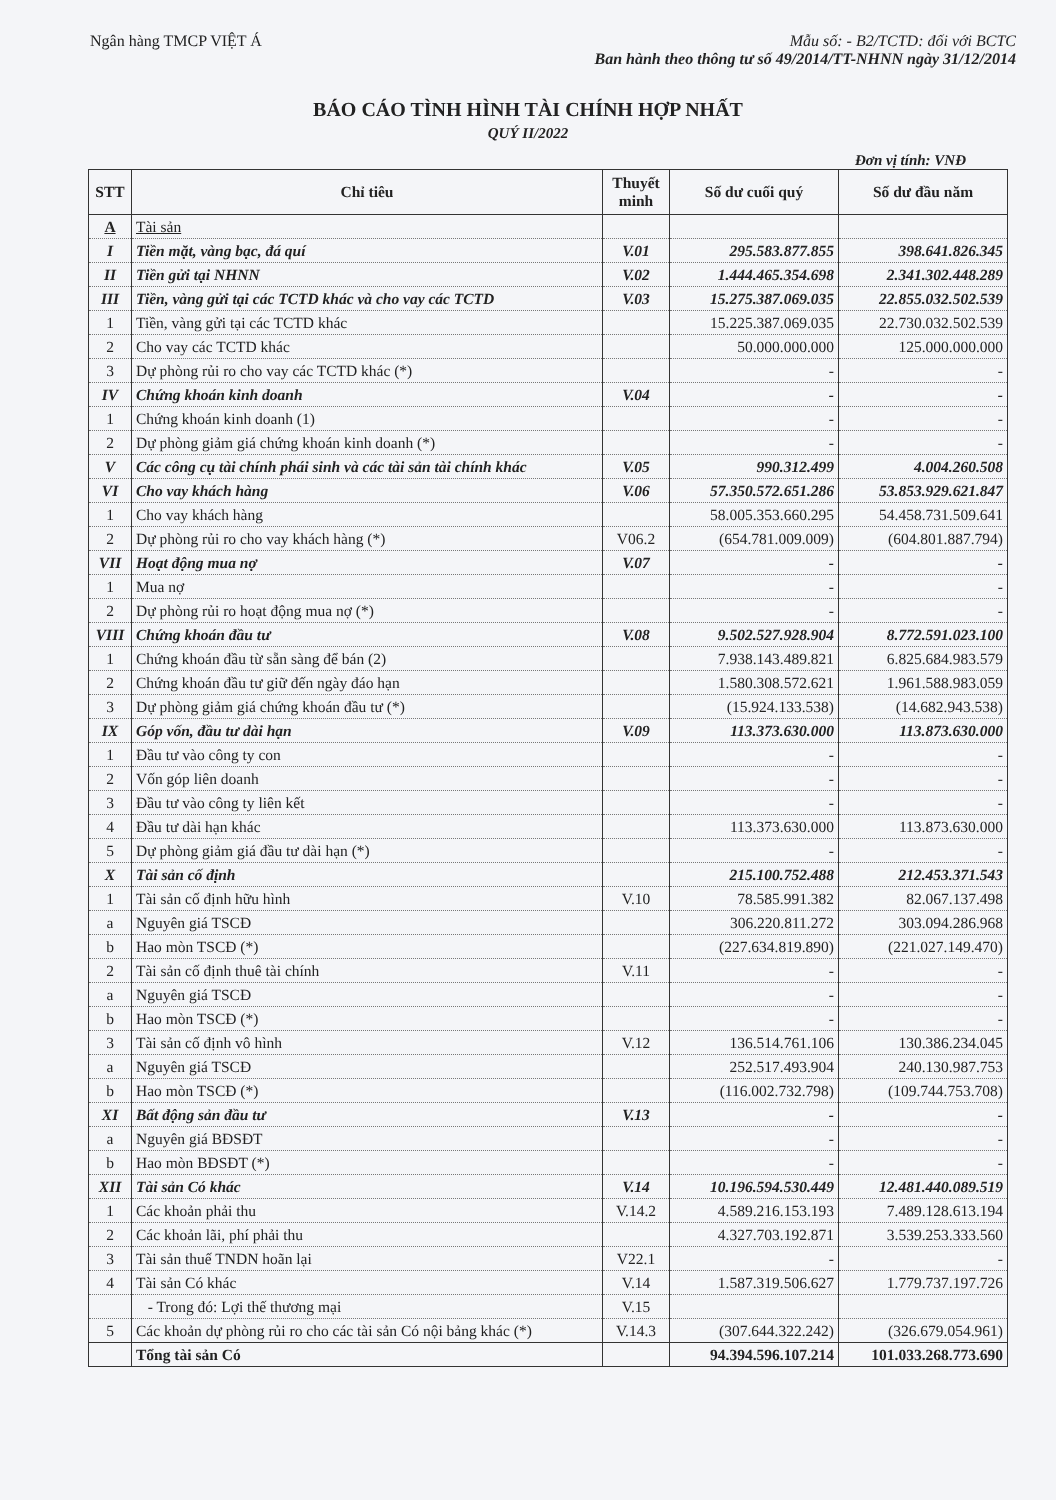Ngân hàng TMCP VIỆT Á Mẫu số: - B2/TCTD: đối với BCTC
Ban hành theo thông tư số 49/2014/TT-NHNN ngày 31/12/2014
BÁO CÁO TÌNH HÌNH TÀI CHÍNH HỢP NHẤT
QUÝ II/2022
Đơn vị tính: VNĐ
| STT | Chỉ tiêu | Thuyết minh | Số dư cuối quý | Số dư đầu năm |
| --- | --- | --- | --- | --- |
| A | Tài sản | | | |
| I | Tiền mặt, vàng bạc, đá quí | V.01 | 295.583.877.855 | 398.641.826.345 |
| II | Tiền gửi tại NHNN | V.02 | 1.444.465.354.698 | 2.341.302.448.289 |
| III | Tiền, vàng gửi tại các TCTD khác và cho vay các TCTD | V.03 | 15.275.387.069.035 | 22.855.032.502.539 |
| 1 | Tiền, vàng gửi tại các TCTD khác | | 15.225.387.069.035 | 22.730.032.502.539 |
| 2 | Cho vay các TCTD khác | | 50.000.000.000 | 125.000.000.000 |
| 3 | Dự phòng rủi ro cho vay các TCTD khác (*) | | - | - |
| IV | Chứng khoán kinh doanh | V.04 | - | - |
| 1 | Chứng khoán kinh doanh (1) | | - | - |
| 2 | Dự phòng giảm giá chứng khoán kinh doanh (*) | | - | - |
| V | Các công cụ tài chính phái sinh và các tài sản tài chính khác | V.05 | 990.312.499 | 4.004.260.508 |
| VI | Cho vay khách hàng | V.06 | 57.350.572.651.286 | 53.853.929.621.847 |
| 1 | Cho vay khách hàng | | 58.005.353.660.295 | 54.458.731.509.641 |
| 2 | Dự phòng rủi ro cho vay khách hàng (*) | V06.2 | (654.781.009.009) | (604.801.887.794) |
| VII | Hoạt động mua nợ | V.07 | - | - |
| 1 | Mua nợ | | - | - |
| 2 | Dự phòng rủi ro hoạt động mua nợ (*) | | - | - |
| VIII | Chứng khoán đầu tư | V.08 | 9.502.527.928.904 | 8.772.591.023.100 |
| 1 | Chứng khoán đầu từ sẵn sàng để bán (2) | | 7.938.143.489.821 | 6.825.684.983.579 |
| 2 | Chứng khoán đầu tư giữ đến ngày đáo hạn | | 1.580.308.572.621 | 1.961.588.983.059 |
| 3 | Dự phòng giảm giá chứng khoán đầu tư (*) | | (15.924.133.538) | (14.682.943.538) |
| IX | Góp vốn, đầu tư dài hạn | V.09 | 113.373.630.000 | 113.873.630.000 |
| 1 | Đầu tư vào công ty con | | - | - |
| 2 | Vốn góp liên doanh | | - | - |
| 3 | Đầu tư vào công ty liên kết | | - | - |
| 4 | Đầu tư dài hạn khác | | 113.373.630.000 | 113.873.630.000 |
| 5 | Dự phòng giảm giá đầu tư dài hạn (*) | | - | - |
| X | Tài sản cố định | | 215.100.752.488 | 212.453.371.543 |
| 1 | Tài sản cố định hữu hình | V.10 | 78.585.991.382 | 82.067.137.498 |
| a | Nguyên giá TSCĐ | | 306.220.811.272 | 303.094.286.968 |
| b | Hao mòn TSCĐ (*) | | (227.634.819.890) | (221.027.149.470) |
| 2 | Tài sản cố định thuê tài chính | V.11 | - | - |
| a | Nguyên giá TSCĐ | | - | - |
| b | Hao mòn TSCĐ (*) | | - | - |
| 3 | Tài sản cố định vô hình | V.12 | 136.514.761.106 | 130.386.234.045 |
| a | Nguyên giá TSCĐ | | 252.517.493.904 | 240.130.987.753 |
| b | Hao mòn TSCĐ (*) | | (116.002.732.798) | (109.744.753.708) |
| XI | Bất động sản đầu tư | V.13 | - | - |
| a | Nguyên giá BĐSĐT | | - | - |
| b | Hao mòn BĐSĐT (*) | | - | - |
| XII | Tài sản Có khác | V.14 | 10.196.594.530.449 | 12.481.440.089.519 |
| 1 | Các khoản phải thu | V.14.2 | 4.589.216.153.193 | 7.489.128.613.194 |
| 2 | Các khoản lãi, phí phải thu | | 4.327.703.192.871 | 3.539.253.333.560 |
| 3 | Tài sản thuế TNDN hoãn lại | V22.1 | - | - |
| 4 | Tài sản Có khác | V.14 | 1.587.319.506.627 | 1.779.737.197.726 |
| | - Trong đó: Lợi thế thương mại | V.15 | | |
| 5 | Các khoản dự phòng rủi ro cho các tài sản Có nội bảng khác (*) | V.14.3 | (307.644.322.242) | (326.679.054.961) |
| | Tổng tài sản Có | | 94.394.596.107.214 | 101.033.268.773.690 |